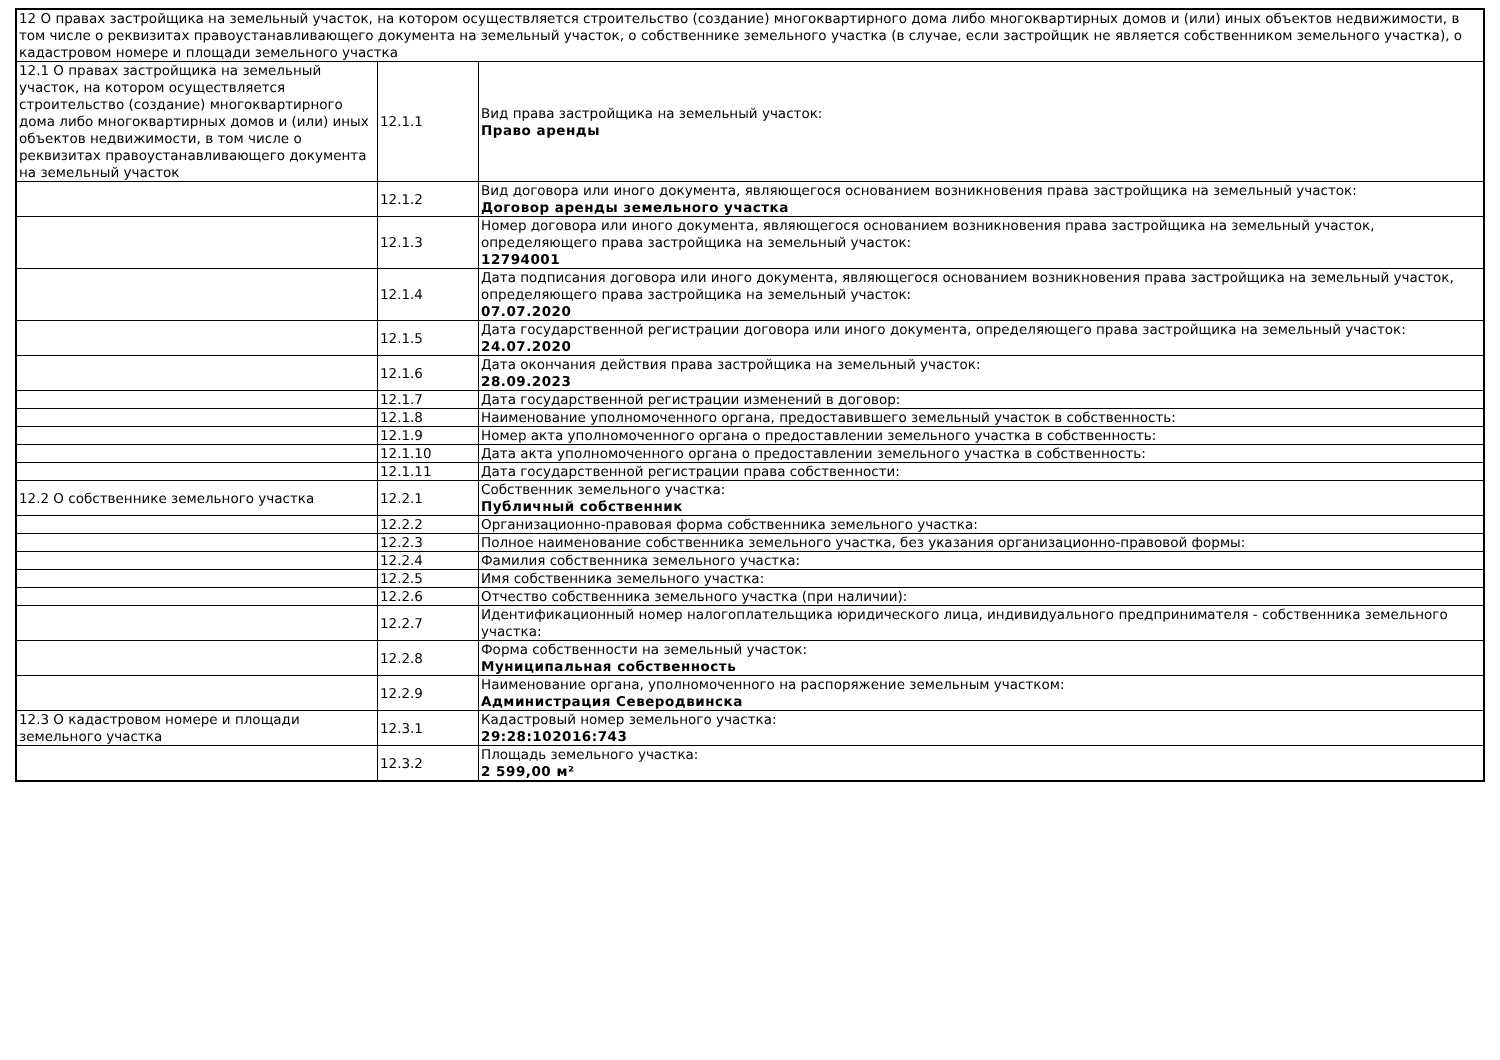| 12 О правах застройщика на земельный участок, на котором осуществляется строительство (создание) многоквартирного дома либо многоквартирных домов и (или) иных объектов недвижимости, в том числе о реквизитах правоустанавливающего документа на земельный участок, о собственнике земельного участка (в случае, если застройщик не является собственником земельного участка), о кадастровом номере и площади земельного участка | | |
| 12.1 О правах застройщика на земельный участок, на котором осуществляется строительство (создание) многоквартирного дома либо многоквартирных домов и (или) иных объектов недвижимости, в том числе о реквизитах правоустанавливающего документа на земельный участок | 12.1.1 | Вид права застройщика на земельный участок: Право аренды |
| | 12.1.2 | Вид договора или иного документа, являющегося основанием возникновения права застройщика на земельный участок: Договор аренды земельного участка |
| | 12.1.3 | Номер договора или иного документа, являющегося основанием возникновения права застройщика на земельный участок, определяющего права застройщика на земельный участок: 12794001 |
| | 12.1.4 | Дата подписания договора или иного документа, являющегося основанием возникновения права застройщика на земельный участок, определяющего права застройщика на земельный участок: 07.07.2020 |
| | 12.1.5 | Дата государственной регистрации договора или иного документа, определяющего права застройщика на земельный участок: 24.07.2020 |
| | 12.1.6 | Дата окончания действия права застройщика на земельный участок: 28.09.2023 |
| | 12.1.7 | Дата государственной регистрации изменений в договор: |
| | 12.1.8 | Наименование уполномоченного органа, предоставившего земельный участок в собственность: |
| | 12.1.9 | Номер акта уполномоченного органа о предоставлении земельного участка в собственность: |
| | 12.1.10 | Дата акта уполномоченного органа о предоставлении земельного участка в собственность: |
| | 12.1.11 | Дата государственной регистрации права собственности: |
| 12.2 О собственнике земельного участка | 12.2.1 | Собственник земельного участка: Публичный собственник |
| | 12.2.2 | Организационно-правовая форма собственника земельного участка: |
| | 12.2.3 | Полное наименование собственника земельного участка, без указания организационно-правовой формы: |
| | 12.2.4 | Фамилия собственника земельного участка: |
| | 12.2.5 | Имя собственника земельного участка: |
| | 12.2.6 | Отчество собственника земельного участка (при наличии): |
| | 12.2.7 | Идентификационный номер налогоплательщика юридического лица, индивидуального предпринимателя - собственника земельного участка: |
| | 12.2.8 | Форма собственности на земельный участок: Муниципальная собственность |
| | 12.2.9 | Наименование органа, уполномоченного на распоряжение земельным участком: Администрация Северодвинска |
| 12.3 О кадастровом номере и площади земельного участка | 12.3.1 | Кадастровый номер земельного участка: 29:28:102016:743 |
| | 12.3.2 | Площадь земельного участка: 2 599,00 м² |